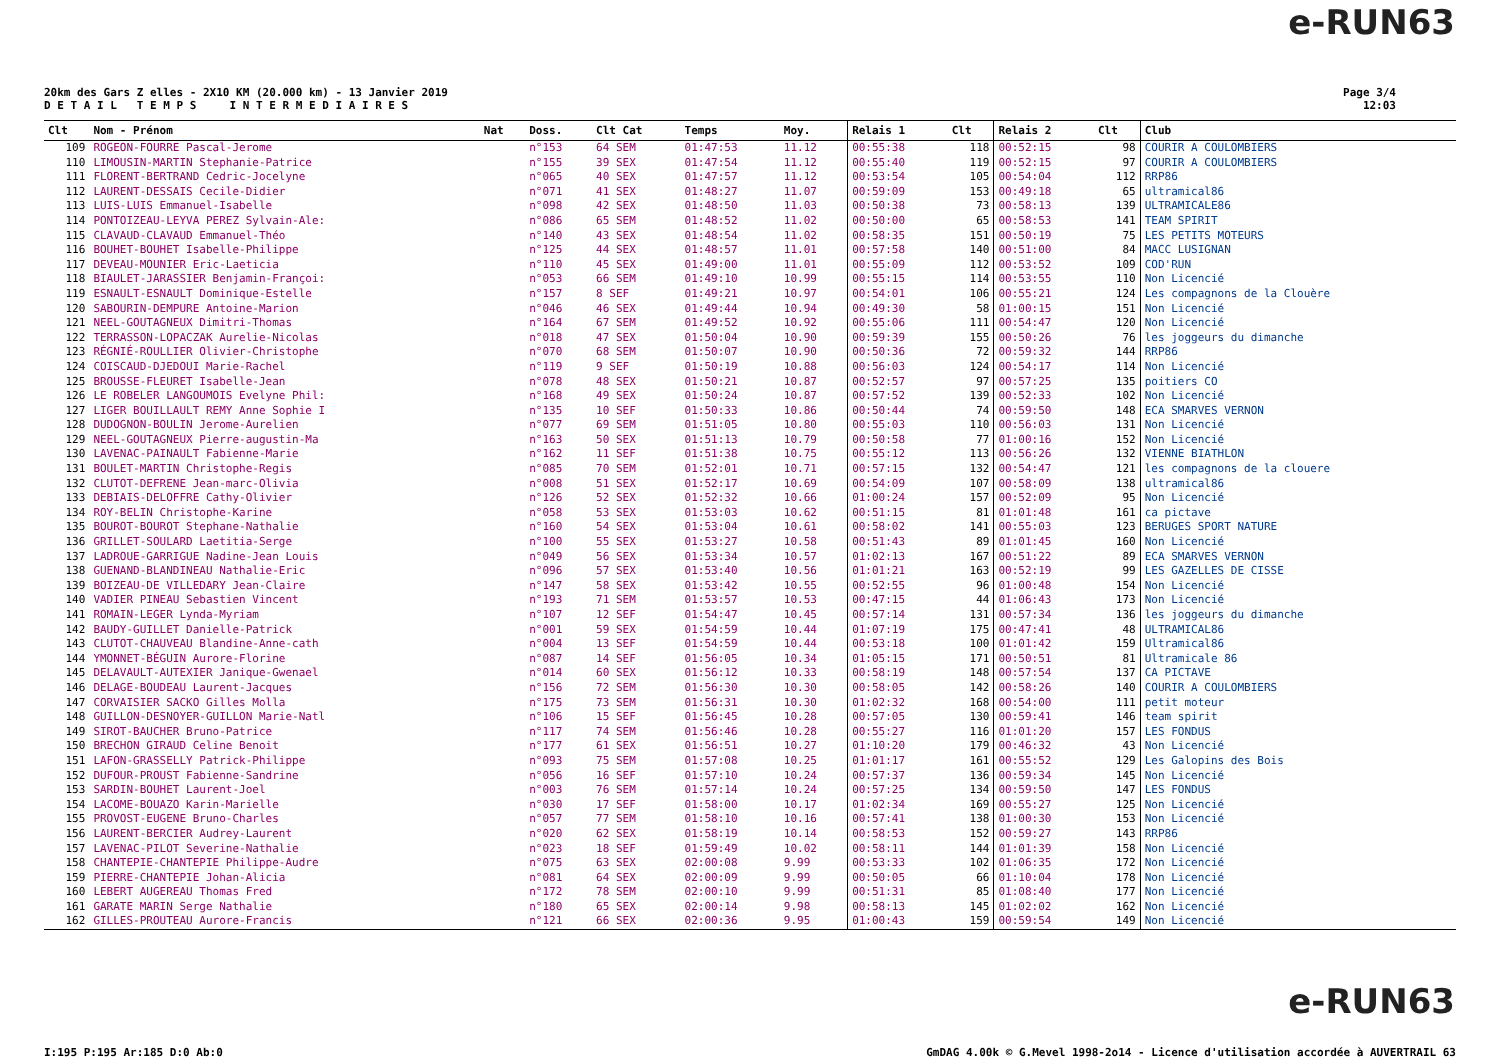e-RUN63
20km des Gars Z elles - 2X10 KM (20.000 km) - 13 Janvier 2019
D E T A I L T E M P S I N T E R M E D I A I R E S
Page 3/4
12:03
| Clt | Nom - Prénom | Nat | Doss. | Clt Cat | Temps | Moy. | Relais 1 | Clt | Relais 2 | Clt | Club |
| --- | --- | --- | --- | --- | --- | --- | --- | --- | --- | --- | --- |
| 109 | ROGEON-FOURRE Pascal-Jerome | | n°153 | 64 SEM | 01:47:53 | 11.12 | 00:55:38 | 118 | 00:52:15 | 98 | COURIR A COULOMBIERS |
| 110 | LIMOUSIN-MARTIN Stephanie-Patrice | | n°155 | 39 SEX | 01:47:54 | 11.12 | 00:55:40 | 119 | 00:52:15 | 97 | COURIR A COULOMBIERS |
| 111 | FLORENT-BERTRAND Cedric-Jocelyne | | n°065 | 40 SEX | 01:47:57 | 11.12 | 00:53:54 | 105 | 00:54:04 | 112 | RRP86 |
| 112 | LAURENT-DESSAIS Cecile-Didier | | n°071 | 41 SEX | 01:48:27 | 11.07 | 00:59:09 | 153 | 00:49:18 | 65 | ultramical86 |
| 113 | LUIS-LUIS Emmanuel-Isabelle | | n°098 | 42 SEX | 01:48:50 | 11.03 | 00:50:38 | 73 | 00:58:13 | 139 | ULTRAMICALE86 |
| 114 | PONTOIZEAU-LEYVA PEREZ Sylvain-Ale: | | n°086 | 65 SEM | 01:48:52 | 11.02 | 00:50:00 | 65 | 00:58:53 | 141 | TEAM SPIRIT |
| 115 | CLAVAUD-CLAVAUD Emmanuel-Théo | | n°140 | 43 SEX | 01:48:54 | 11.02 | 00:58:35 | 151 | 00:50:19 | 75 | LES PETITS MOTEURS |
| 116 | BOUHET-BOUHET Isabelle-Philippe | | n°125 | 44 SEX | 01:48:57 | 11.01 | 00:57:58 | 140 | 00:51:00 | 84 | MACC LUSIGNAN |
| 117 | DEVEAU-MOUNIER Eric-Laeticia | | n°110 | 45 SEX | 01:49:00 | 11.01 | 00:55:09 | 112 | 00:53:52 | 109 | COD'RUN |
| 118 | BIAULET-JARASSIER Benjamin-Françoi: | | n°053 | 66 SEM | 01:49:10 | 10.99 | 00:55:15 | 114 | 00:53:55 | 110 | Non Licencié |
| 119 | ESNAULT-ESNAULT Dominique-Estelle | | n°157 | 8 SEF | 01:49:21 | 10.97 | 00:54:01 | 106 | 00:55:21 | 124 | Les compagnons de la Clouère |
| 120 | SABOURIN-DEMPURE Antoine-Marion | | n°046 | 46 SEX | 01:49:44 | 10.94 | 00:49:30 | 58 | 01:00:15 | 151 | Non Licencié |
| 121 | NEEL-GOUTAGNEUX Dimitri-Thomas | | n°164 | 67 SEM | 01:49:52 | 10.92 | 00:55:06 | 111 | 00:54:47 | 120 | Non Licencié |
| 122 | TERRASSON-LOPACZAK Aurelie-Nicolas | | n°018 | 47 SEX | 01:50:04 | 10.90 | 00:59:39 | 155 | 00:50:26 | 76 | les joggeurs du dimanche |
| 123 | RÉGNIÉ-ROULLIER Olivier-Christophe | | n°070 | 68 SEM | 01:50:07 | 10.90 | 00:50:36 | 72 | 00:59:32 | 144 | RRP86 |
| 124 | COISCAUD-DJEDOUI Marie-Rachel | | n°119 | 9 SEF | 01:50:19 | 10.88 | 00:56:03 | 124 | 00:54:17 | 114 | Non Licencié |
| 125 | BROUSSE-FLEURET Isabelle-Jean | | n°078 | 48 SEX | 01:50:21 | 10.87 | 00:52:57 | 97 | 00:57:25 | 135 | poitiers CO |
| 126 | LE ROBELER LANGOUMOIS Evelyne Phil: | | n°168 | 49 SEX | 01:50:24 | 10.87 | 00:57:52 | 139 | 00:52:33 | 102 | Non Licencié |
| 127 | LIGER BOUILLAULT REMY Anne Sophie I | | n°135 | 10 SEF | 01:50:33 | 10.86 | 00:50:44 | 74 | 00:59:50 | 148 | ECA SMARVES VERNON |
| 128 | DUDOGNON-BOULIN Jerome-Aurelien | | n°077 | 69 SEM | 01:51:05 | 10.80 | 00:55:03 | 110 | 00:56:03 | 131 | Non Licencié |
| 129 | NEEL-GOUTAGNEUX Pierre-augustin-Ma | | n°163 | 50 SEX | 01:51:13 | 10.79 | 00:50:58 | 77 | 01:00:16 | 152 | Non Licencié |
| 130 | LAVENAC-PAINAULT Fabienne-Marie | | n°162 | 11 SEF | 01:51:38 | 10.75 | 00:55:12 | 113 | 00:56:26 | 132 | VIENNE BIATHLON |
| 131 | BOULET-MARTIN Christophe-Regis | | n°085 | 70 SEM | 01:52:01 | 10.71 | 00:57:15 | 132 | 00:54:47 | 121 | les compagnons de la clouere |
| 132 | CLUTOT-DEFRENE Jean-marc-Olivia | | n°008 | 51 SEX | 01:52:17 | 10.69 | 00:54:09 | 107 | 00:58:09 | 138 | ultramical86 |
| 133 | DEBIAIS-DELOFFRE Cathy-Olivier | | n°126 | 52 SEX | 01:52:32 | 10.66 | 01:00:24 | 157 | 00:52:09 | 95 | Non Licencié |
| 134 | ROY-BELIN Christophe-Karine | | n°058 | 53 SEX | 01:53:03 | 10.62 | 00:51:15 | 81 | 01:01:48 | 161 | ca pictave |
| 135 | BOUROT-BOUROT Stephane-Nathalie | | n°160 | 54 SEX | 01:53:04 | 10.61 | 00:58:02 | 141 | 00:55:03 | 123 | BERUGES SPORT NATURE |
| 136 | GRILLET-SOULARD Laetitia-Serge | | n°100 | 55 SEX | 01:53:27 | 10.58 | 00:51:43 | 89 | 01:01:45 | 160 | Non Licencié |
| 137 | LADROUE-GARRIGUE Nadine-Jean Louis | | n°049 | 56 SEX | 01:53:34 | 10.57 | 01:02:13 | 167 | 00:51:22 | 89 | ECA SMARVES VERNON |
| 138 | GUENAND-BLANDINEAU Nathalie-Eric | | n°096 | 57 SEX | 01:53:40 | 10.56 | 01:01:21 | 163 | 00:52:19 | 99 | LES GAZELLES DE CISSE |
| 139 | BOIZEAU-DE VILLEDARY Jean-Claire | | n°147 | 58 SEX | 01:53:42 | 10.55 | 00:52:55 | 96 | 01:00:48 | 154 | Non Licencié |
| 140 | VADIER PINEAU Sebastien Vincent | | n°193 | 71 SEM | 01:53:57 | 10.53 | 00:47:15 | 44 | 01:06:43 | 173 | Non Licencié |
| 141 | ROMAIN-LEGER Lynda-Myriam | | n°107 | 12 SEF | 01:54:47 | 10.45 | 00:57:14 | 131 | 00:57:34 | 136 | les joggeurs du dimanche |
| 142 | BAUDY-GUILLET Danielle-Patrick | | n°001 | 59 SEX | 01:54:59 | 10.44 | 01:07:19 | 175 | 00:47:41 | 48 | ULTRAMICAL86 |
| 143 | CLUTOT-CHAUVEAU Blandine-Anne-cath | | n°004 | 13 SEF | 01:54:59 | 10.44 | 00:53:18 | 100 | 01:01:42 | 159 | Ultramical86 |
| 144 | YMONNET-BÉGUIN Aurore-Florine | | n°087 | 14 SEF | 01:56:05 | 10.34 | 01:05:15 | 171 | 00:50:51 | 81 | Ultramicale 86 |
| 145 | DELAVAULT-AUTEXIER Janique-Gwenael | | n°014 | 60 SEX | 01:56:12 | 10.33 | 00:58:19 | 148 | 00:57:54 | 137 | CA PICTAVE |
| 146 | DELAGE-BOUDEAU Laurent-Jacques | | n°156 | 72 SEM | 01:56:30 | 10.30 | 00:58:05 | 142 | 00:58:26 | 140 | COURIR A COULOMBIERS |
| 147 | CORVAISIER SACKO Gilles Molla | | n°175 | 73 SEM | 01:56:31 | 10.30 | 01:02:32 | 168 | 00:54:00 | 111 | petit moteur |
| 148 | GUILLON-DESNOYER-GUILLON Marie-Natl | | n°106 | 15 SEF | 01:56:45 | 10.28 | 00:57:05 | 130 | 00:59:41 | 146 | team spirit |
| 149 | SIROT-BAUCHER Bruno-Patrice | | n°117 | 74 SEM | 01:56:46 | 10.28 | 00:55:27 | 116 | 01:01:20 | 157 | LES FONDUS |
| 150 | BRECHON GIRAUD Celine Benoit | | n°177 | 61 SEX | 01:56:51 | 10.27 | 01:10:20 | 179 | 00:46:32 | 43 | Non Licencié |
| 151 | LAFON-GRASSELLY Patrick-Philippe | | n°093 | 75 SEM | 01:57:08 | 10.25 | 01:01:17 | 161 | 00:55:52 | 129 | Les Galopins des Bois |
| 152 | DUFOUR-PROUST Fabienne-Sandrine | | n°056 | 16 SEF | 01:57:10 | 10.24 | 00:57:37 | 136 | 00:59:34 | 145 | Non Licencié |
| 153 | SARDIN-BOUHET Laurent-Joel | | n°003 | 76 SEM | 01:57:14 | 10.24 | 00:57:25 | 134 | 00:59:50 | 147 | LES FONDUS |
| 154 | LACOME-BOUAZO Karin-Marielle | | n°030 | 17 SEF | 01:58:00 | 10.17 | 01:02:34 | 169 | 00:55:27 | 125 | Non Licencié |
| 155 | PROVOST-EUGENE Bruno-Charles | | n°057 | 77 SEM | 01:58:10 | 10.16 | 00:57:41 | 138 | 01:00:30 | 153 | Non Licencié |
| 156 | LAURENT-BERCIER Audrey-Laurent | | n°020 | 62 SEX | 01:58:19 | 10.14 | 00:58:53 | 152 | 00:59:27 | 143 | RRP86 |
| 157 | LAVENAC-PILOT Severine-Nathalie | | n°023 | 18 SEF | 01:59:49 | 10.02 | 00:58:11 | 144 | 01:01:39 | 158 | Non Licencié |
| 158 | CHANTEPIE-CHANTEPIE Philippe-Audre | | n°075 | 63 SEX | 02:00:08 | 9.99 | 00:53:33 | 102 | 01:06:35 | 172 | Non Licencié |
| 159 | PIERRE-CHANTEPIE Johan-Alicia | | n°081 | 64 SEX | 02:00:09 | 9.99 | 00:50:05 | 66 | 01:10:04 | 178 | Non Licencié |
| 160 | LEBERT AUGEREAU Thomas Fred | | n°172 | 78 SEM | 02:00:10 | 9.99 | 00:51:31 | 85 | 01:08:40 | 177 | Non Licencié |
| 161 | GARATE MARIN Serge Nathalie | | n°180 | 65 SEX | 02:00:14 | 9.98 | 00:58:13 | 145 | 01:02:02 | 162 | Non Licencié |
| 162 | GILLES-PROUTEAU Aurore-Francis | | n°121 | 66 SEX | 02:00:36 | 9.95 | 01:00:43 | 159 | 00:59:54 | 149 | Non Licencié |
e-RUN63
I:195 P:195 Ar:185 D:0 Ab:0 GmDAG 4.00k © G.Mevel 1998-2o14 - Licence d'utilisation accordée à AUVERTRAIL 63